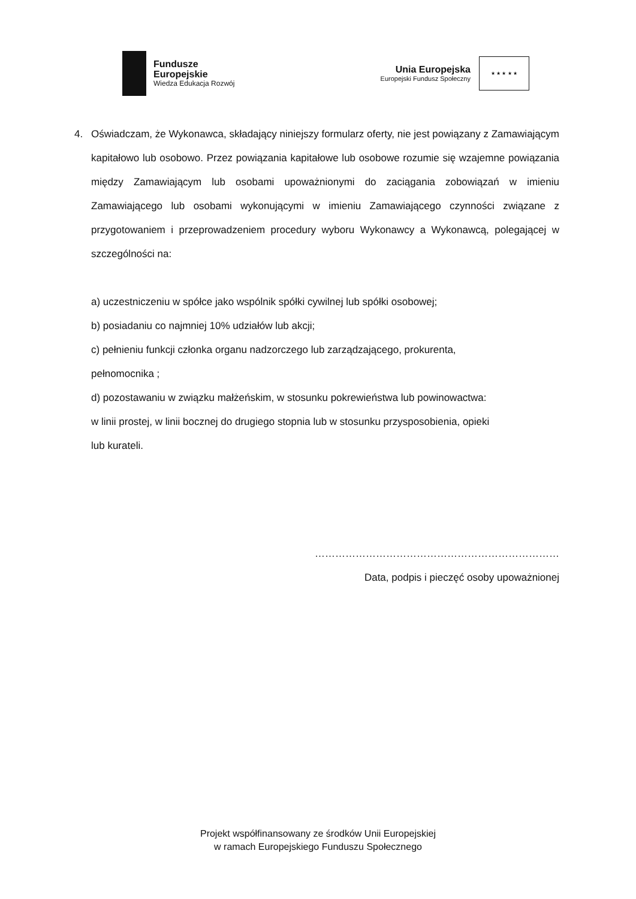Fundusze
Europejskie
Wiedza Edukacja Rozwój
Unia Europejska
Europejski Fundusz Społeczny
★ ★ ★ ★ ★
4. Oświadczam, że Wykonawca, składający niniejszy formularz oferty, nie jest powiązany z Zamawiającym kapitałowo lub osobowo. Przez powiązania kapitałowe lub osobowe rozumie się wzajemne powiązania między Zamawiającym lub osobami upoważnionymi do zaciągania zobowiązań w imieniu Zamawiającego lub osobami wykonującymi w imieniu Zamawiającego czynności związane z przygotowaniem i przeprowadzeniem procedury wyboru Wykonawcy a Wykonawcą, polegającej w szczególności na:
a) uczestniczeniu w spółce jako wspólnik spółki cywilnej lub spółki osobowej;
b) posiadaniu co najmniej 10% udziałów lub akcji;
c) pełnieniu funkcji członka organu nadzorczego lub zarządzającego, prokurenta,
pełnomocnika ;
d) pozostawaniu w związku małżeńskim, w stosunku pokrewieństwa lub powinowactwa:
w linii prostej, w linii bocznej do drugiego stopnia lub w stosunku przysposobienia, opieki
lub kurateli.
………………………………………………………………
Data, podpis i pieczęć osoby upoważnionej
Projekt współfinansowany ze środków Unii Europejskiej
w ramach Europejskiego Funduszu Społecznego